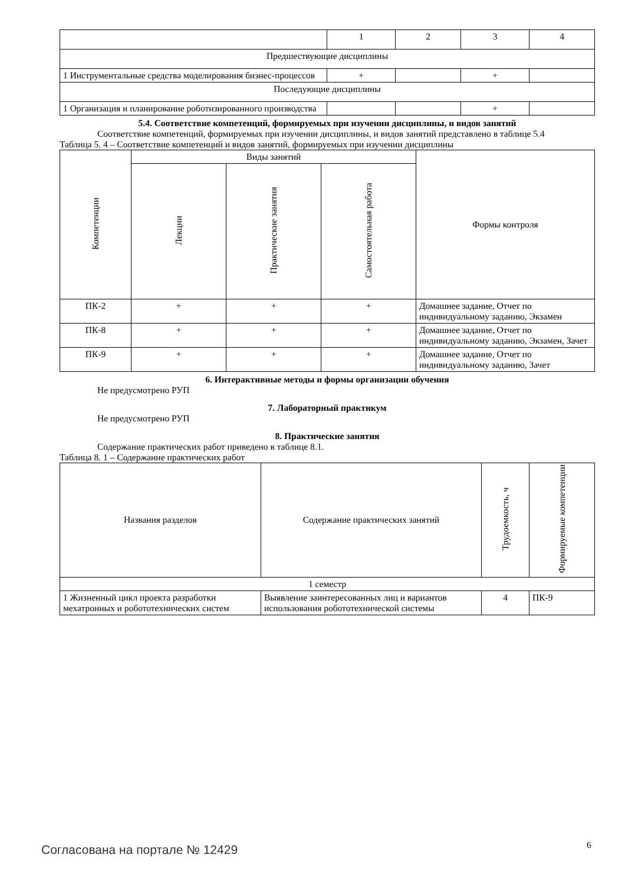| | 1 | 2 | 3 | 4 |
| Предшествующие дисциплины | | | | |
| 1 Инструментальные средства моделирования бизнес-процессов | + | | + | |
| Последующие дисциплины | | | | |
| 1 Организация и планирование роботизированного производства | | | + | |
5.4. Соответствие компетенций, формируемых при изучении дисциплины, и видов занятий
Соответствие компетенций, формируемых при изучении дисциплины, и видов занятий представлено в таблице 5.4
Таблица 5. 4 – Соответствие компетенций и видов занятий, формируемых при изучении дисциплины
| Компетенции | Виды занятий | | | Формы контроля |
| --- | --- | --- | --- | --- |
| | Лекции | Практические занятия | Самостоятельная работа | |
| ПК-2 | + | + | + | Домашнее задание, Отчет по индивидуальному заданию, Экзамен |
| ПК-8 | + | + | + | Домашнее задание, Отчет по индивидуальному заданию, Экзамен, Зачет |
| ПК-9 | + | + | + | Домашнее задание, Отчет по индивидуальному заданию, Зачет |
6. Интерактивные методы и формы организации обучения
Не предусмотрено РУП
7. Лабораторный практикум
Не предусмотрено РУП
8. Практические занятия
Содержание практических работ приведено в таблице 8.1.
Таблица 8. 1 – Содержание практических работ
| Названия разделов | Содержание практических занятий | Трудоемкость, ч | Формируемые компетенции |
| --- | --- | --- | --- |
| 1 семестр | | | |
| 1 Жизненный цикл проекта разработки мехатронных и робототехнических систем | Выявление заинтересованных лиц и вариантов использования робототехнической системы | 4 | ПК-9 |
Согласована на портале № 12429 6